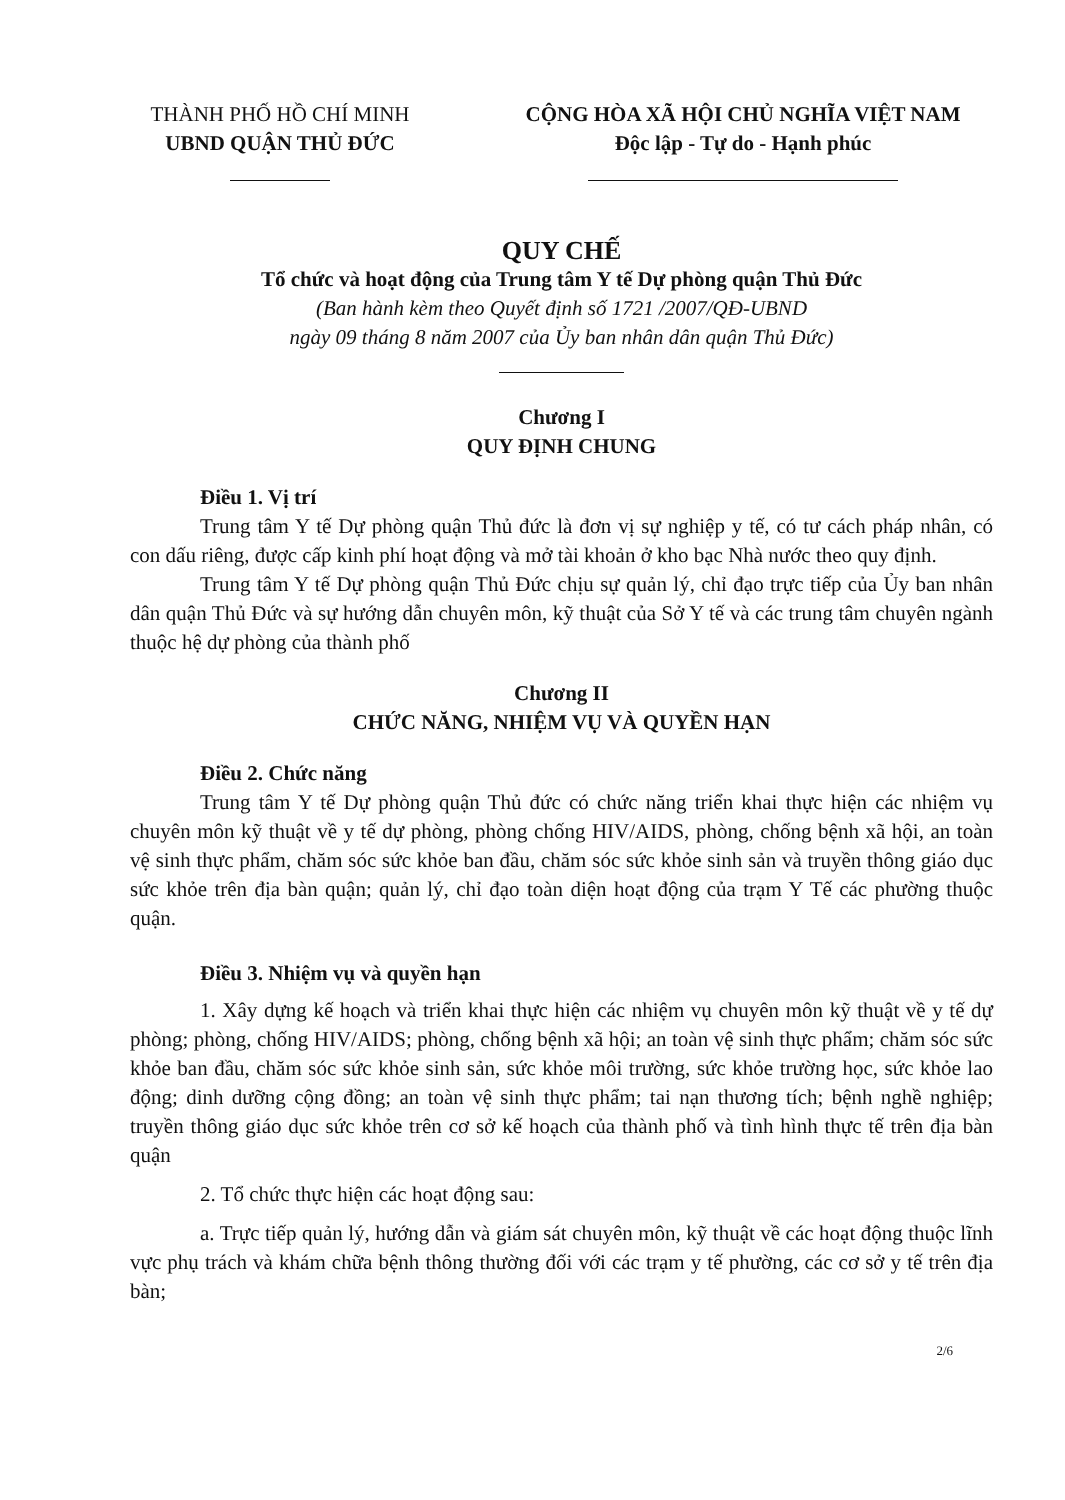THÀNH PHỐ HỒ CHÍ MINH
UBND QUẬN THỦ ĐỨC
CỘNG HÒA XÃ HỘI CHỦ NGHĨA VIỆT NAM
Độc lập - Tự do - Hạnh phúc
QUY CHẾ
Tổ chức và hoạt động của Trung tâm Y tế Dự phòng quận Thủ Đức
(Ban hành kèm theo Quyết định số 1721 /2007/QĐ-UBND
ngày 09 tháng 8 năm 2007 của Ủy ban nhân dân quận Thủ Đức)
Chương I
QUY ĐỊNH CHUNG
Điều 1. Vị trí
Trung tâm Y tế Dự phòng quận Thủ đức là đơn vị sự nghiệp y tế, có tư cách pháp nhân, có con dấu riêng, được cấp kinh phí hoạt động và mở tài khoản ở kho bạc Nhà nước theo quy định.
Trung tâm Y tế Dự phòng quận Thủ Đức chịu sự quản lý, chỉ đạo trực tiếp của Ủy ban nhân dân quận Thủ Đức và sự hướng dẫn chuyên môn, kỹ thuật của Sở Y tế và các trung tâm chuyên ngành thuộc hệ dự phòng của thành phố
Chương II
CHỨC NĂNG, NHIỆM VỤ VÀ QUYỀN HẠN
Điều 2. Chức năng
Trung tâm Y tế Dự phòng quận Thủ đức có chức năng triển khai thực hiện các nhiệm vụ chuyên môn kỹ thuật về y tế dự phòng, phòng chống HIV/AIDS, phòng, chống bệnh xã hội, an toàn vệ sinh thực phẩm, chăm sóc sức khỏe ban đầu, chăm sóc sức khỏe sinh sản và truyền thông giáo dục sức khỏe trên địa bàn quận; quản lý, chỉ đạo toàn diện hoạt động của trạm Y Tế các phường thuộc quận.
Điều 3. Nhiệm vụ và quyền hạn
1. Xây dựng kế hoạch và triển khai thực hiện các nhiệm vụ chuyên môn kỹ thuật về y tế dự phòng; phòng, chống HIV/AIDS; phòng, chống bệnh xã hội; an toàn vệ sinh thực phẩm; chăm sóc sức khỏe ban đầu, chăm sóc sức khỏe sinh sản, sức khỏe môi trường, sức khỏe trường học, sức khỏe lao động; dinh dưỡng cộng đồng; an toàn vệ sinh thực phẩm; tai nạn thương tích; bệnh nghề nghiệp; truyền thông giáo dục sức khỏe trên cơ sở kế hoạch của thành phố và tình hình thực tế trên địa bàn quận
2. Tổ chức thực hiện các hoạt động sau:
a. Trực tiếp quản lý, hướng dẫn và giám sát chuyên môn, kỹ thuật về các hoạt động thuộc lĩnh vực phụ trách và khám chữa bệnh thông thường đối với các trạm y tế phường, các cơ sở y tế trên địa bàn;
2/6